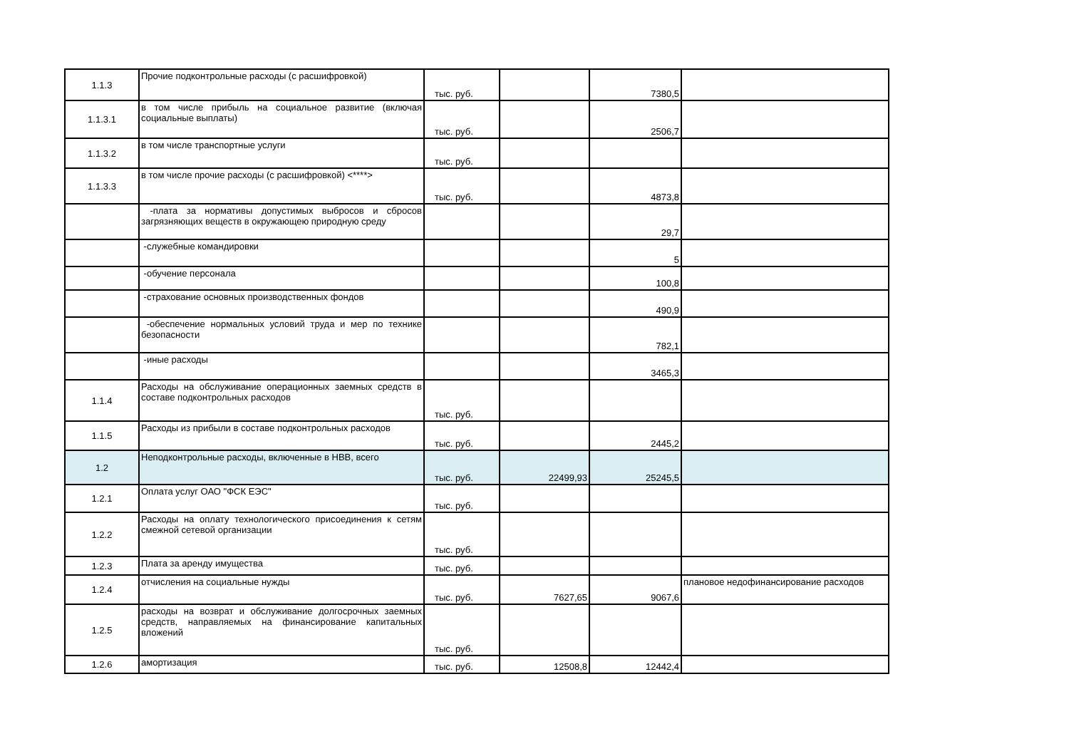| 1.1.3 | Прочие подконтрольные расходы (с расшифровкой) | тыс. руб. | | 7380,5 | |
| 1.1.3.1 | в том числе прибыль на социальное развитие (включая социальные выплаты) | тыс. руб. | | 2506,7 | |
| 1.1.3.2 | в том числе транспортные услуги | тыс. руб. | | | |
| 1.1.3.3 | в том числе прочие расходы (с расшифровкой) <****> | тыс. руб. | | 4873,8 | |
| | -плата за нормативы допустимых выбросов и сбросов загрязняющих веществ в окружающею природную среду | | | 29,7 | |
| | -служебные командировки | | | 5 | |
| | -обучение персонала | | | 100,8 | |
| | -страхование основных производственных фондов | | | 490,9 | |
| | -обеспечение нормальных условий труда и мер по технике безопасности | | | 782,1 | |
| | -иные расходы | | | 3465,3 | |
| 1.1.4 | Расходы на обслуживание операционных заемных средств в составе подконтрольных расходов | тыс. руб. | | | |
| 1.1.5 | Расходы из прибыли в составе подконтрольных расходов | тыс. руб. | | 2445,2 | |
| 1.2 | Неподконтрольные расходы, включенные в НВВ, всего | тыс. руб. | 22499,93 | 25245,5 | |
| 1.2.1 | Оплата услуг ОАО "ФСК ЕЭС" | тыс. руб. | | | |
| 1.2.2 | Расходы на оплату технологического присоединения к сетям смежной сетевой организации | тыс. руб. | | | |
| 1.2.3 | Плата за аренду имущества | тыс. руб. | | | |
| 1.2.4 | отчисления на социальные нужды | тыс. руб. | 7627,65 | 9067,6 | плановое недофинансирование расходов |
| 1.2.5 | расходы на возврат и обслуживание долгосрочных заемных средств, направляемых на финансирование капитальных вложений | тыс. руб. | | | |
| 1.2.6 | амортизация | тыс. руб. | 12508,8 | 12442,4 | |